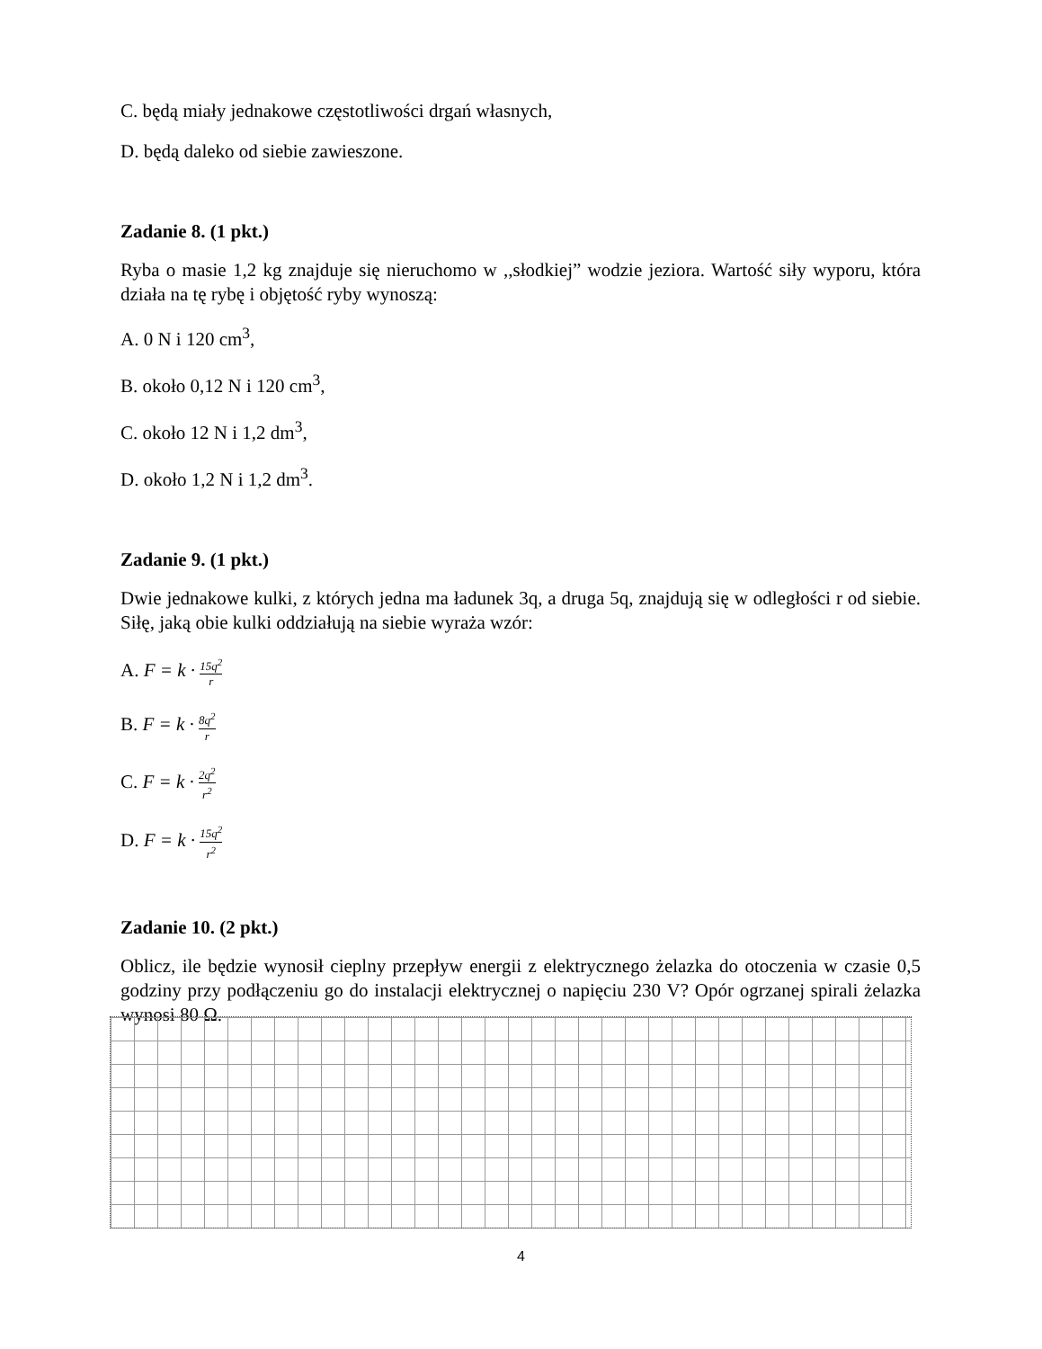C. będą miały jednakowe częstotliwości drgań własnych,
D. będą daleko od siebie zawieszone.
Zadanie 8. (1 pkt.)
Ryba o masie 1,2 kg znajduje się nieruchomo w ,,słodkiej” wodzie jeziora. Wartość siły wyporu, która działa na tę rybę i objętość ryby wynoszą:
A. 0 N i 120 cm<sup>3</sup>,
B. około 0,12 N i 120 cm<sup>3</sup>,
C. około 12 N i 1,2 dm<sup>3</sup>,
D. około 1,2 N i 1,2 dm<sup>3</sup>.
Zadanie 9. (1 pkt.)
Dwie jednakowe kulki, z których jedna ma ładunek 3q, a druga 5q, znajdują się w odległości r od siebie. Siłę, jaką obie kulki oddziałują na siebie wyraża wzór:
A. F = k · 15q<sup>2</sup> r
B. F = k · 8q<sup>2</sup> r
C. F = k · 2q<sup>2</sup> r<sup>2</sup>
D. F = k · 15q<sup>2</sup> r<sup>2</sup>
Zadanie 10. (2 pkt.)
Oblicz, ile będzie wynosił cieplny przepływ energii z elektrycznego żelazka do otoczenia w czasie 0,5 godziny przy podłączeniu go do instalacji elektrycznej o napięciu 230 V? Opór ogrzanej spirali żelazka wynosi 80 Ω.
4